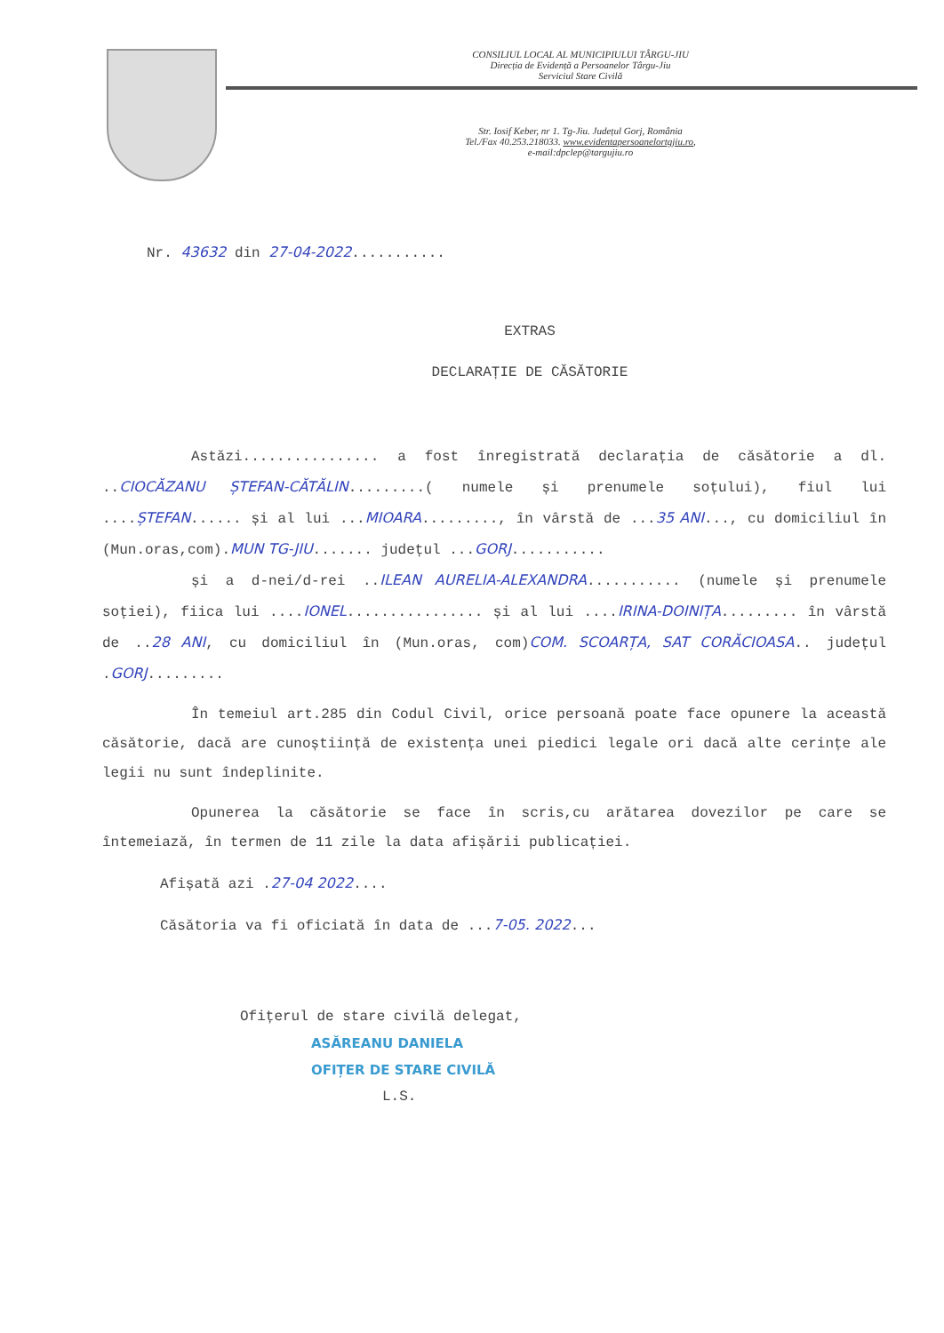CONSILIUL LOCAL AL MUNICIPIULUI TÂRGU-JIU
Direcția de Evidență a Persoanelor Târgu-Jiu
Serviciul Stare Civilă
Str. Iosif Keber, nr 1. Tg-Jiu. Județul Gorj, România
Tel./Fax 40.253.218033. www.evidentapersoanelortgjiu.ro,
e-mail:dpclep@targujiu.ro
Nr. 43632 din 27-04-2022...........
EXTRAS
DECLARAȚIE DE CĂSĂTORIE
Astăzi................ a fost înregistrată declarația de căsătorie a dl. ..CIOCĂZANU ȘTEFAN-CĂTĂLIN.........( numele și prenumele soțului), fiul lui ....ȘTEFAN...... și al lui ...MIOARA........., în vârstă de ...35 ANI..., cu domiciliul în (Mun.oras,com).MUN TG-JIU....... județul ...GORJ...........
și a d-nei/d-rei ..ILEAN AURELIA-ALEXANDRA........... (numele și prenumele soției), fiica lui ....IONEL................ și al lui ....IRINA-DOINIȚA......... în vârstă de ..28 ANI, cu domiciliul în (Mun.oras, com)COM. SCOARȚA, SAT CORĂCIOASA.. județul .GORJ.........
În temeiul art.285 din Codul Civil, orice persoană poate face opunere la această căsătorie, dacă are cunoștiință de existența unei piedici legale ori dacă alte cerințe ale legii nu sunt îndeplinite.
Opunerea la căsătorie se face în scris,cu arătarea dovezilor pe care se întemeiază, în termen de 11 zile la data afișării publicației.
Afișată azi .27-04 2022....
Căsătoria va fi oficiată în data de ...7-05. 2022...
Ofițerul de stare civilă delegat,
ASĂREANU DANIELA
OFIȚER DE STARE CIVILĂ
L.S.